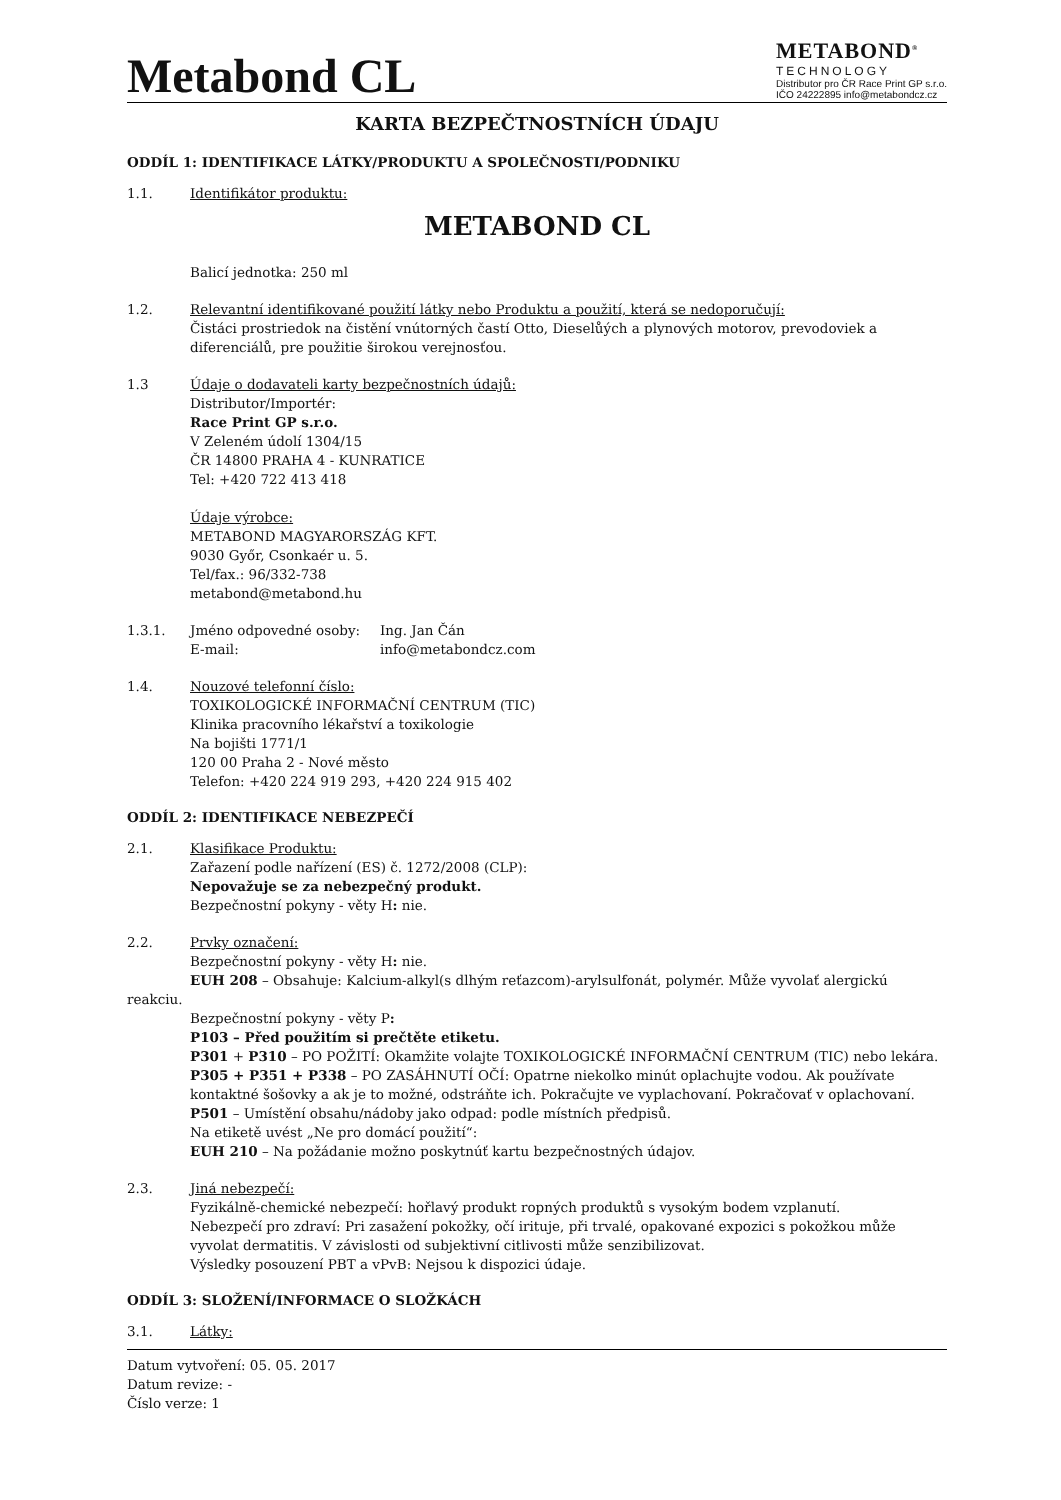Metabond CL
METABOND<sup>®</sup>
TECHNOLOGY
Distributor pro ČR Race Print GP s.r.o.
IČO 24222895 info@metabondcz.cz
KARTA BEZPEČTNOSTNÍCH ÚDAJU
ODDÍL 1: IDENTIFIKACE LÁTKY/PRODUKTU A SPOLEČNOSTI/PODNIKU
1.1. Identifikátor produktu:
METABOND CL
Balicí jednotka: 250 ml
1.2. Relevantní identifikované použití látky nebo Produktu a použití, která se nedoporučují:
Čistáci prostriedok na čistění vnútorných častí Otto, Dieselůých a plynových motorov, prevodoviek a diferenciálů, pre použitie širokou verejnosťou.
1.3 Údaje o dodavateli karty bezpečnostních údajů:
Distributor/Importér:
Race Print GP s.r.o.
V Zeleném údolí 1304/15
ČR 14800 PRAHA 4 - KUNRATICE
Tel: +420 722 413 418
Údaje výrobce:
METABOND MAGYARORSZÁG KFT.
9030 Győr, Csonkaér u. 5.
Tel/fax.: 96/332-738
metabond@metabond.hu
1.3.1. Jméno odpovedné osoby:
E-mail:
Ing. Jan Čán
info@metabondcz.com
1.4. Nouzové telefonní číslo:
TOXIKOLOGICKÉ INFORMAČNÍ CENTRUM (TIC)
Klinika pracovního lékařství a toxikologie
Na bojišti 1771/1
120 00 Praha 2 - Nové město
Telefon: +420 224 919 293, +420 224 915 402
ODDÍL 2: IDENTIFIKACE NEBEZPEČÍ
2.1. Klasifikace Produktu:
Zařazení podle nařízení (ES) č. 1272/2008 (CLP):
Nepovažuje se za nebezpečný produkt.
Bezpečnostní pokyny - věty H: nie.
2.2. Prvky označení:
Bezpečnostní pokyny - věty H: nie.
EUH 208 – Obsahuje: Kalcium-alkyl(s dlhým reťazcom)-arylsulfonát, polymér. Může vyvolať alergickú
reakciu.
Bezpečnostní pokyny - věty P:
P103 – Před použitím si prečtěte etiketu.
P301 + P310 – PO POŽITÍ: Okamžite volajte TOXIKOLOGICKÉ INFORMAČNÍ CENTRUM (TIC) nebo lekára.
P305 + P351 + P338 – PO ZASÁHNUTÍ OČÍ: Opatrne niekolko minút oplachujte vodou. Ak používate kontaktné šošovky a ak je to možné, odstráňte ich. Pokračujte ve vyplachovaní. Pokračovať v oplachovaní.
P501 – Umístění obsahu/nádoby jako odpad: podle místních předpisů.
Na etiketě uvést „Ne pro domácí použití“:
EUH 210 – Na požádanie možno poskytnúť kartu bezpečnostných údajov.
2.3. Jiná nebezpečí:
Fyzikálně-chemické nebezpečí: hořlavý produkt ropných produktů s vysokým bodem vzplanutí.
Nebezpečí pro zdraví: Pri zasažení pokožky, očí irituje, při trvalé, opakované expozici s pokožkou může vyvolat dermatitis. V závislosti od subjektivní citlivosti může senzibilizovat.
Výsledky posouzení PBT a vPvB: Nejsou k dispozici údaje.
ODDÍL 3: SLOŽENÍ/INFORMACE O SLOŽKÁCH
3.1. Látky:
Datum vytvoření: 05. 05. 2017
Datum revize: -
Číslo verze: 1